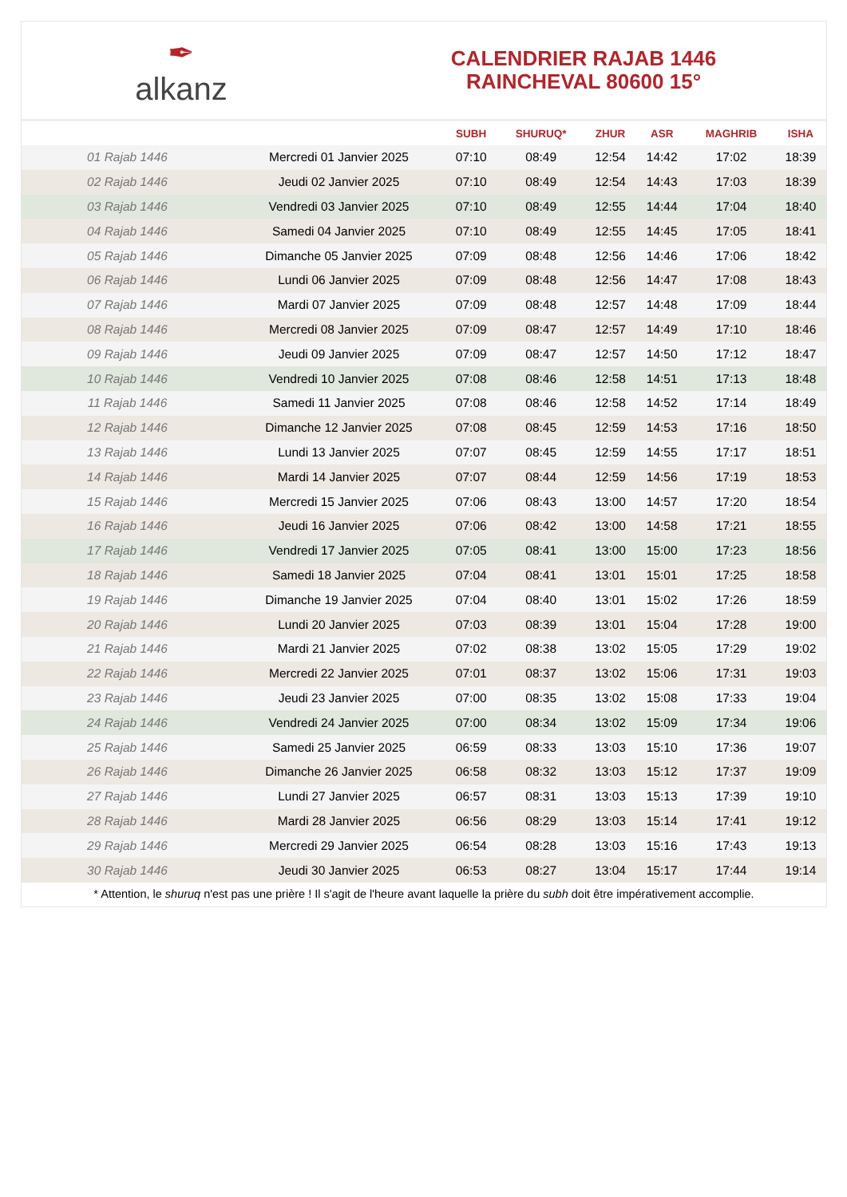✒
alkanz
CALENDRIER RAJAB 1446
RAINCHEVAL 80600 15°
| | | SUBH | SHURUQ* | ZHUR | ASR | MAGHRIB | ISHA |
| --- | --- | --- | --- | --- | --- | --- | --- |
| 01 Rajab 1446 | Mercredi 01 Janvier 2025 | 07:10 | 08:49 | 12:54 | 14:42 | 17:02 | 18:39 |
| 02 Rajab 1446 | Jeudi 02 Janvier 2025 | 07:10 | 08:49 | 12:54 | 14:43 | 17:03 | 18:39 |
| 03 Rajab 1446 | Vendredi 03 Janvier 2025 | 07:10 | 08:49 | 12:55 | 14:44 | 17:04 | 18:40 |
| 04 Rajab 1446 | Samedi 04 Janvier 2025 | 07:10 | 08:49 | 12:55 | 14:45 | 17:05 | 18:41 |
| 05 Rajab 1446 | Dimanche 05 Janvier 2025 | 07:09 | 08:48 | 12:56 | 14:46 | 17:06 | 18:42 |
| 06 Rajab 1446 | Lundi 06 Janvier 2025 | 07:09 | 08:48 | 12:56 | 14:47 | 17:08 | 18:43 |
| 07 Rajab 1446 | Mardi 07 Janvier 2025 | 07:09 | 08:48 | 12:57 | 14:48 | 17:09 | 18:44 |
| 08 Rajab 1446 | Mercredi 08 Janvier 2025 | 07:09 | 08:47 | 12:57 | 14:49 | 17:10 | 18:46 |
| 09 Rajab 1446 | Jeudi 09 Janvier 2025 | 07:09 | 08:47 | 12:57 | 14:50 | 17:12 | 18:47 |
| 10 Rajab 1446 | Vendredi 10 Janvier 2025 | 07:08 | 08:46 | 12:58 | 14:51 | 17:13 | 18:48 |
| 11 Rajab 1446 | Samedi 11 Janvier 2025 | 07:08 | 08:46 | 12:58 | 14:52 | 17:14 | 18:49 |
| 12 Rajab 1446 | Dimanche 12 Janvier 2025 | 07:08 | 08:45 | 12:59 | 14:53 | 17:16 | 18:50 |
| 13 Rajab 1446 | Lundi 13 Janvier 2025 | 07:07 | 08:45 | 12:59 | 14:55 | 17:17 | 18:51 |
| 14 Rajab 1446 | Mardi 14 Janvier 2025 | 07:07 | 08:44 | 12:59 | 14:56 | 17:19 | 18:53 |
| 15 Rajab 1446 | Mercredi 15 Janvier 2025 | 07:06 | 08:43 | 13:00 | 14:57 | 17:20 | 18:54 |
| 16 Rajab 1446 | Jeudi 16 Janvier 2025 | 07:06 | 08:42 | 13:00 | 14:58 | 17:21 | 18:55 |
| 17 Rajab 1446 | Vendredi 17 Janvier 2025 | 07:05 | 08:41 | 13:00 | 15:00 | 17:23 | 18:56 |
| 18 Rajab 1446 | Samedi 18 Janvier 2025 | 07:04 | 08:41 | 13:01 | 15:01 | 17:25 | 18:58 |
| 19 Rajab 1446 | Dimanche 19 Janvier 2025 | 07:04 | 08:40 | 13:01 | 15:02 | 17:26 | 18:59 |
| 20 Rajab 1446 | Lundi 20 Janvier 2025 | 07:03 | 08:39 | 13:01 | 15:04 | 17:28 | 19:00 |
| 21 Rajab 1446 | Mardi 21 Janvier 2025 | 07:02 | 08:38 | 13:02 | 15:05 | 17:29 | 19:02 |
| 22 Rajab 1446 | Mercredi 22 Janvier 2025 | 07:01 | 08:37 | 13:02 | 15:06 | 17:31 | 19:03 |
| 23 Rajab 1446 | Jeudi 23 Janvier 2025 | 07:00 | 08:35 | 13:02 | 15:08 | 17:33 | 19:04 |
| 24 Rajab 1446 | Vendredi 24 Janvier 2025 | 07:00 | 08:34 | 13:02 | 15:09 | 17:34 | 19:06 |
| 25 Rajab 1446 | Samedi 25 Janvier 2025 | 06:59 | 08:33 | 13:03 | 15:10 | 17:36 | 19:07 |
| 26 Rajab 1446 | Dimanche 26 Janvier 2025 | 06:58 | 08:32 | 13:03 | 15:12 | 17:37 | 19:09 |
| 27 Rajab 1446 | Lundi 27 Janvier 2025 | 06:57 | 08:31 | 13:03 | 15:13 | 17:39 | 19:10 |
| 28 Rajab 1446 | Mardi 28 Janvier 2025 | 06:56 | 08:29 | 13:03 | 15:14 | 17:41 | 19:12 |
| 29 Rajab 1446 | Mercredi 29 Janvier 2025 | 06:54 | 08:28 | 13:03 | 15:16 | 17:43 | 19:13 |
| 30 Rajab 1446 | Jeudi 30 Janvier 2025 | 06:53 | 08:27 | 13:04 | 15:17 | 17:44 | 19:14 |
* Attention, le shuruq n'est pas une prière ! Il s'agit de l'heure avant laquelle la prière du subh doit être impérativement accomplie.